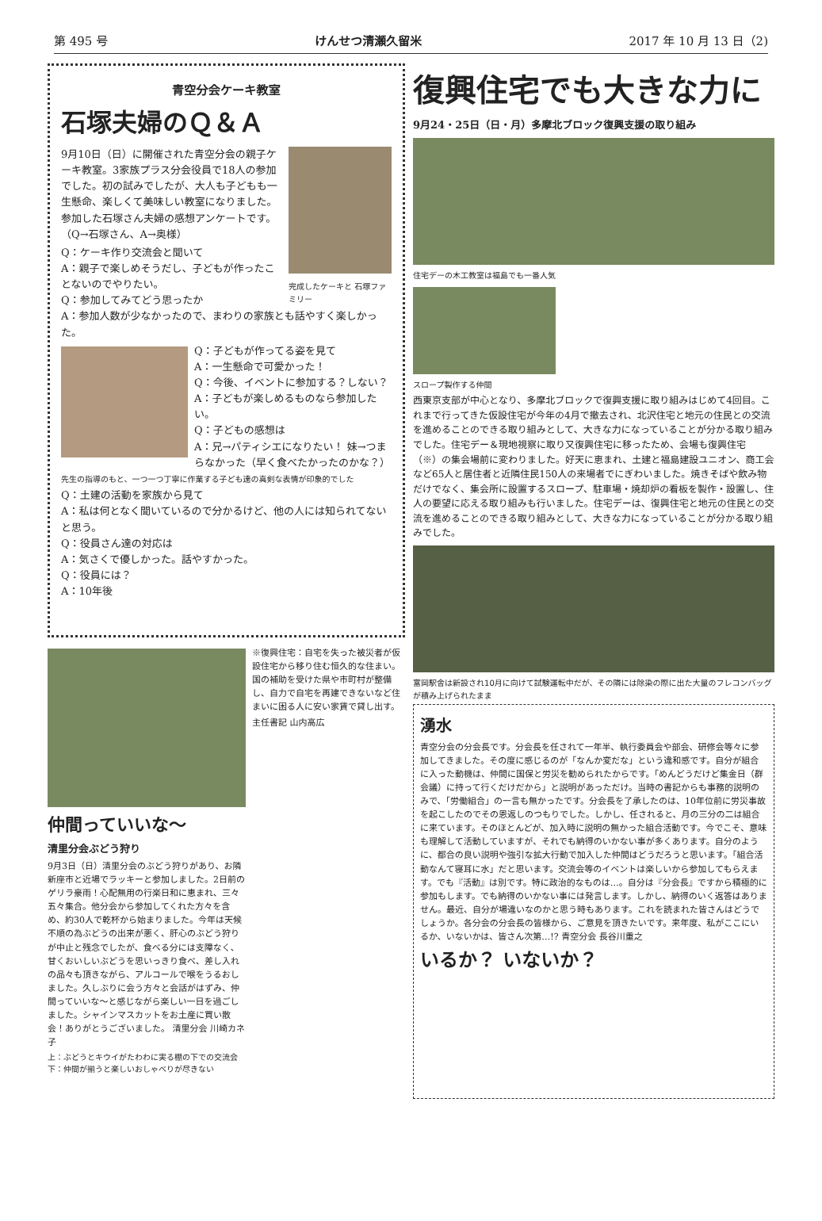第 495 号 けんせつ清瀬久留米 2017 年 10 月 13 日（2)
青空分会ケーキ教室
石塚夫婦のＱ＆Ａ
完成したケーキと 石塚ファミリー
9月10日（日）に開催された青空分会の親子ケーキ教室。3家族プラス分会役員で18人の参加でした。初の試みでしたが、大人も子どもも一生懸命、楽しくて美味しい教室になりました。参加した石塚さん夫婦の感想アンケートです。（Q→石塚さん、A→奥様）
Q：ケーキ作り交流会と聞いて
A：親子で楽しめそうだし、子どもが作ったことないのでやりたい。
Q：参加してみてどう思ったか
A：参加人数が少なかったので、まわりの家族とも話やすく楽しかった。
Q：子どもが作ってる姿を見て
A：一生懸命で可愛かった！
Q：今後、イベントに参加する？しない？
A：子どもが楽しめるものなら参加したい。
Q：子どもの感想は
A：兄→パティシエになりたい！ 妹→つまらなかった（早く食べたかったのかな？）
先生の指導のもと、一つ一つ丁寧に作業する子ども達の真剣な表情が印象的でした
Q：土建の活動を家族から見て
A：私は何となく聞いているので分かるけど、他の人には知られてないと思う。
Q：役員さん達の対応は
A：気さくで優しかった。話やすかった。
Q：役員には？
A：10年後
仲間っていいな〜
清里分会ぶどう狩り
9月3日（日）清里分会のぶどう狩りがあり、お隣新座市と近場でラッキーと参加しました。2日前のゲリラ豪雨！心配無用の行楽日和に恵まれ、三々五々集合。他分会から参加してくれた方々を含め、約30人で乾杯から始まりました。今年は天候不順の為ぶどうの出来が悪く、肝心のぶどう狩りが中止と残念でしたが、食べる分には支障なく、甘くおいしいぶどうを思いっきり食べ、差し入れの品々も頂きながら、アルコールで喉をうるおしました。久しぶりに会う方々と会話がはずみ、仲間っていいな〜と感じながら楽しい一日を過ごしました。シャインマスカットをお土産に買い散会！ありがとうございました。 清里分会 川崎カネ子
上：ぶどうとキウイがたわわに実る棚の下での交流会
下：仲間が揃うと楽しいおしゃべりが尽きない
※復興住宅：自宅を失った被災者が仮設住宅から移り住む恒久的な住まい。国の補助を受けた県や市町村が整備し、自力で自宅を再建できないなど住まいに困る人に安い家賃で貸し出す。
主任書記 山内高広
復興住宅でも大きな力に
9月24・25日（日・月）多摩北ブロック復興支援の取り組み
住宅デーの木工教室は福島でも一番人気
スロープ製作する仲間
西東京支部が中心となり、多摩北ブロックで復興支援に取り組みはじめて4回目。これまで行ってきた仮設住宅が今年の4月で撤去され、北沢住宅と地元の住民との交流を進めることのできる取り組みとして、大きな力になっていることが分かる取り組みでした。住宅デー＆現地視察に取り又復興住宅に移ったため、会場も復興住宅（※）の集会場前に変わりました。好天に恵まれ、土建と福島建設ユニオン、商工会など65人と居住者と近隣住民150人の来場者でにぎわいました。焼きそばや飲み物だけでなく、集会所に設置するスロープ、駐車場・焼却炉の看板を製作・設置し、住人の要望に応える取り組みも行いました。住宅デーは、復興住宅と地元の住民との交流を進めることのできる取り組みとして、大きな力になっていることが分かる取り組みでした。
富岡駅舎は新設され10月に向けて試験運転中だが、その隣には除染の際に出た大量のフレコンバッグが積み上げられたまま
湧水
青空分会の分会長です。分会長を任されて一年半、執行委員会や部会、研修会等々に参加してきました。その度に感じるのが「なんか変だな」という違和感です。自分が組合に入った動機は、仲間に国保と労災を勧められたからです。「めんどうだけど集金日（群会議）に持って行くだけだから」と説明があっただけ。当時の書記からも事務的説明のみで、「労働組合」の一言も無かったです。分会長を了承したのは、10年位前に労災事故を起こしたのでその恩返しのつもりでした。しかし、任されると、月の三分の二は組合に来ています。そのほとんどが、加入時に説明の無かった組合活動です。今でこそ、意味も理解して活動していますが、それでも納得のいかない事が多くあります。自分のように、都合の良い説明や強引な拡大行動で加入した仲間はどうだろうと思います。「組合活動なんて寝耳に水」だと思います。交流会等のイベントは楽しいから参加してもらえます。でも『活動』は別です。特に政治的なものは…。自分は『分会長』ですから積極的に参加もします。でも納得のいかない事には発言します。しかし、納得のいく返答はありません。最近、自分が場違いなのかと思う時もあります。これを読まれた皆さんはどうでしょうか。各分会の分会長の皆様から、ご意見を頂きたいです。来年度、私がここにいるか、いないかは、皆さん次第…!? 青空分会 長谷川重之
いるか？ いないか？